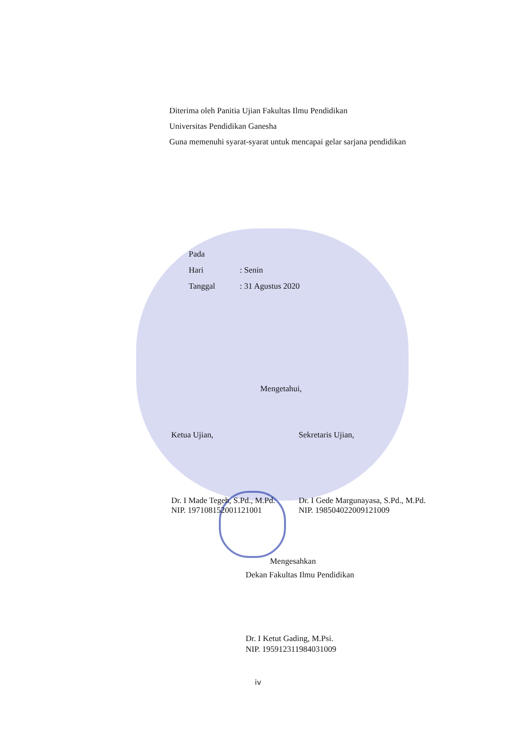Diterima oleh Panitia Ujian Fakultas Ilmu Pendidikan
Universitas Pendidikan Ganesha
Guna memenuhi syarat-syarat untuk mencapai gelar sarjana pendidikan
Pada
Hari: Senin
Tanggal: 31 Agustus 2020
Mengetahui,
Ketua Ujian, Sekretaris Ujian,
Dr. I Made Tegeh, S.Pd., M.Pd.
NIP. 197108152001121001
Dr. I Gede Margunayasa, S.Pd., M.Pd.
NIP. 198504022009121009
Mengesahkan
Dekan Fakultas Ilmu Pendidikan
Dr. I Ketut Gading, M.Psi.
NIP. 195912311984031009
iv